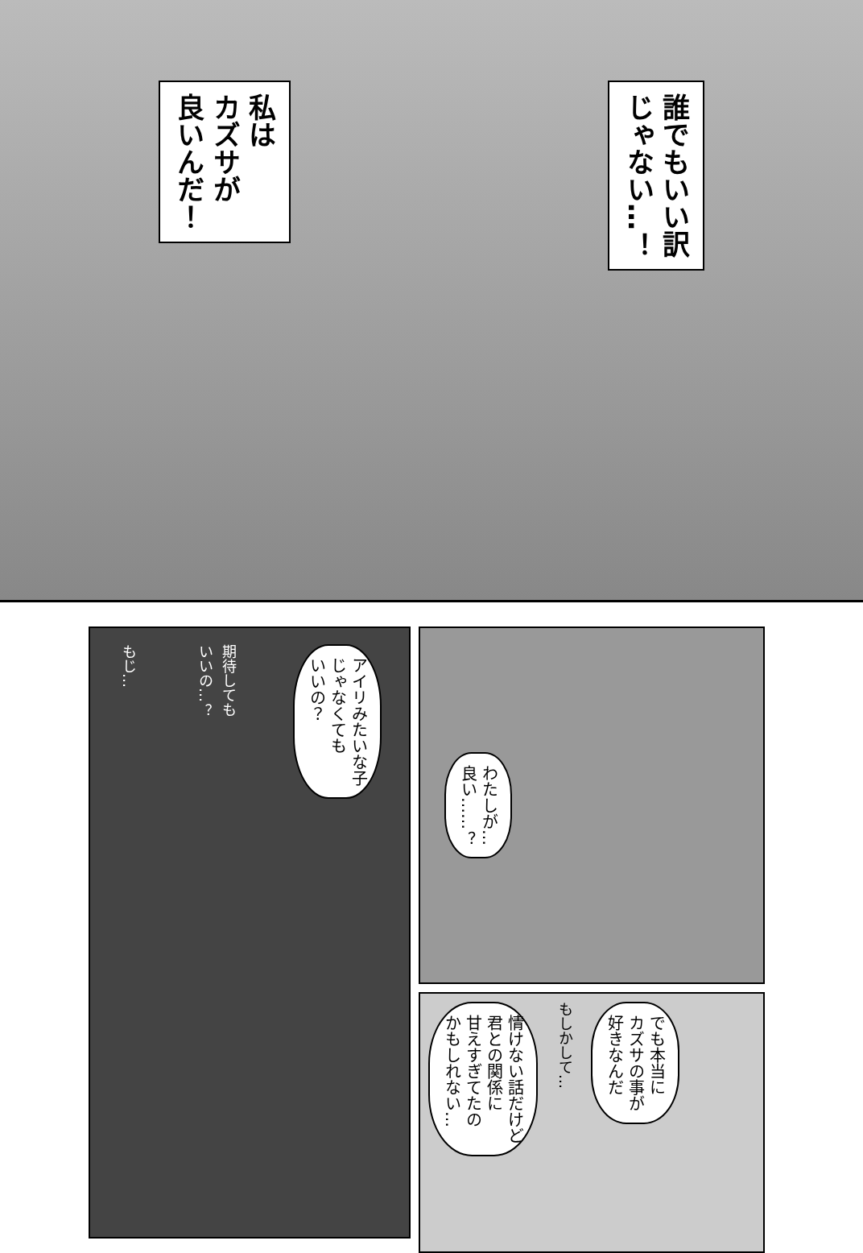私は
カズサが
良いんだ！
誰でもいい訳
じゃない…！
もじ…
期待しても
いいの…？
アイリみたいな子
じゃなくても
いいの？
わたしが…
良い……？
情けない話だけど
君との関係に
甘えすぎてたの
かもしれない…
もしかして…
でも本当に
カズサの事が
好きなんだ